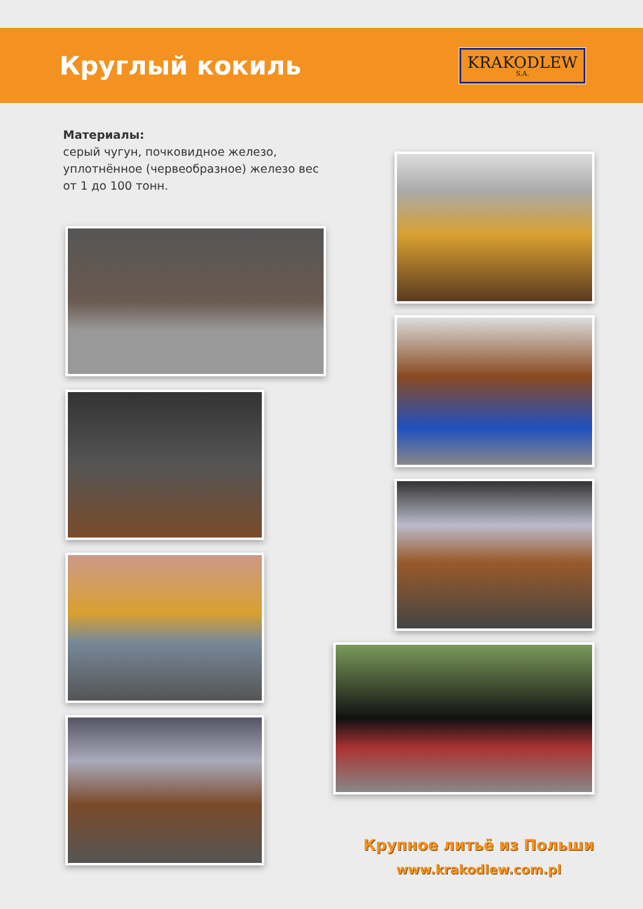Круглый кокиль
KRAKODLEW
S.A.
Материалы:
серый чугун, почковидное железо, уплотнённое (червеобразное) железо вес от 1 до 100 тонн.
Крупное литьё из Польши
www.krakodlew.com.pl